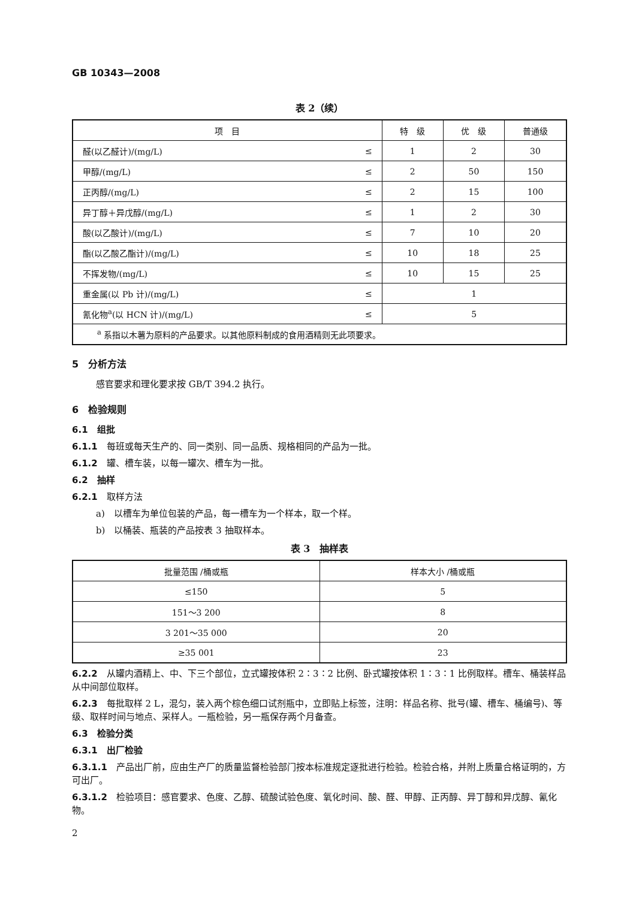GB 10343—2008
表 2（续）
| 项 目 | | 特 级 | 优 级 | 普通级 |
| --- | --- | --- | --- | --- |
| 醛(以乙醛计)/(mg/L) | ≤ | 1 | 2 | 30 |
| 甲醇/(mg/L) | ≤ | 2 | 50 | 150 |
| 正丙醇/(mg/L) | ≤ | 2 | 15 | 100 |
| 异丁醇＋异戊醇/(mg/L) | ≤ | 1 | 2 | 30 |
| 酸(以乙酸计)/(mg/L) | ≤ | 7 | 10 | 20 |
| 酯(以乙酸乙酯计)/(mg/L) | ≤ | 10 | 18 | 25 |
| 不挥发物/(mg/L) | ≤ | 10 | 15 | 25 |
| 重金属(以 Pb 计)/(mg/L) | ≤ | 1 | | |
| 氰化物<sup>a</sup>(以 HCN 计)/(mg/L) | ≤ | 5 | | |
| <sup>a</sup> 系指以木薯为原料的产品要求。以其他原料制成的食用酒精则无此项要求。 | | | | |
5　分析方法
感官要求和理化要求按 GB/T 394.2 执行。
6　检验规则
6.1　组批
6.1.1　每班或每天生产的、同一类别、同一品质、规格相同的产品为一批。
6.1.2　罐、槽车装，以每一罐次、槽车为一批。
6.2　抽样
6.2.1　取样方法
a)　以槽车为单位包装的产品，每一槽车为一个样本，取一个样。
b)　以桶装、瓶装的产品按表 3 抽取样本。
表 3　抽样表
| 批量范围 /桶或瓶 | 样本大小 /桶或瓶 |
| --- | --- |
| ≤150 | 5 |
| 151～3 200 | 8 |
| 3 201～35 000 | 20 |
| ≥35 001 | 23 |
6.2.2　从罐内酒精上、中、下三个部位，立式罐按体积 2∶3∶2 比例、卧式罐按体积 1∶3∶1 比例取样。槽车、桶装样品从中间部位取样。
6.2.3　每批取样 2 L，混匀，装入两个棕色细口试剂瓶中，立即贴上标签，注明：样品名称、批号(罐、槽车、桶编号)、等级、取样时间与地点、采样人。一瓶检验，另一瓶保存两个月备查。
6.3　检验分类
6.3.1　出厂检验
6.3.1.1　产品出厂前，应由生产厂的质量监督检验部门按本标准规定逐批进行检验。检验合格，并附上质量合格证明的，方可出厂。
6.3.1.2　检验项目：感官要求、色度、乙醇、硫酸试验色度、氧化时间、酸、醛、甲醇、正丙醇、异丁醇和异戊醇、氰化物。
2